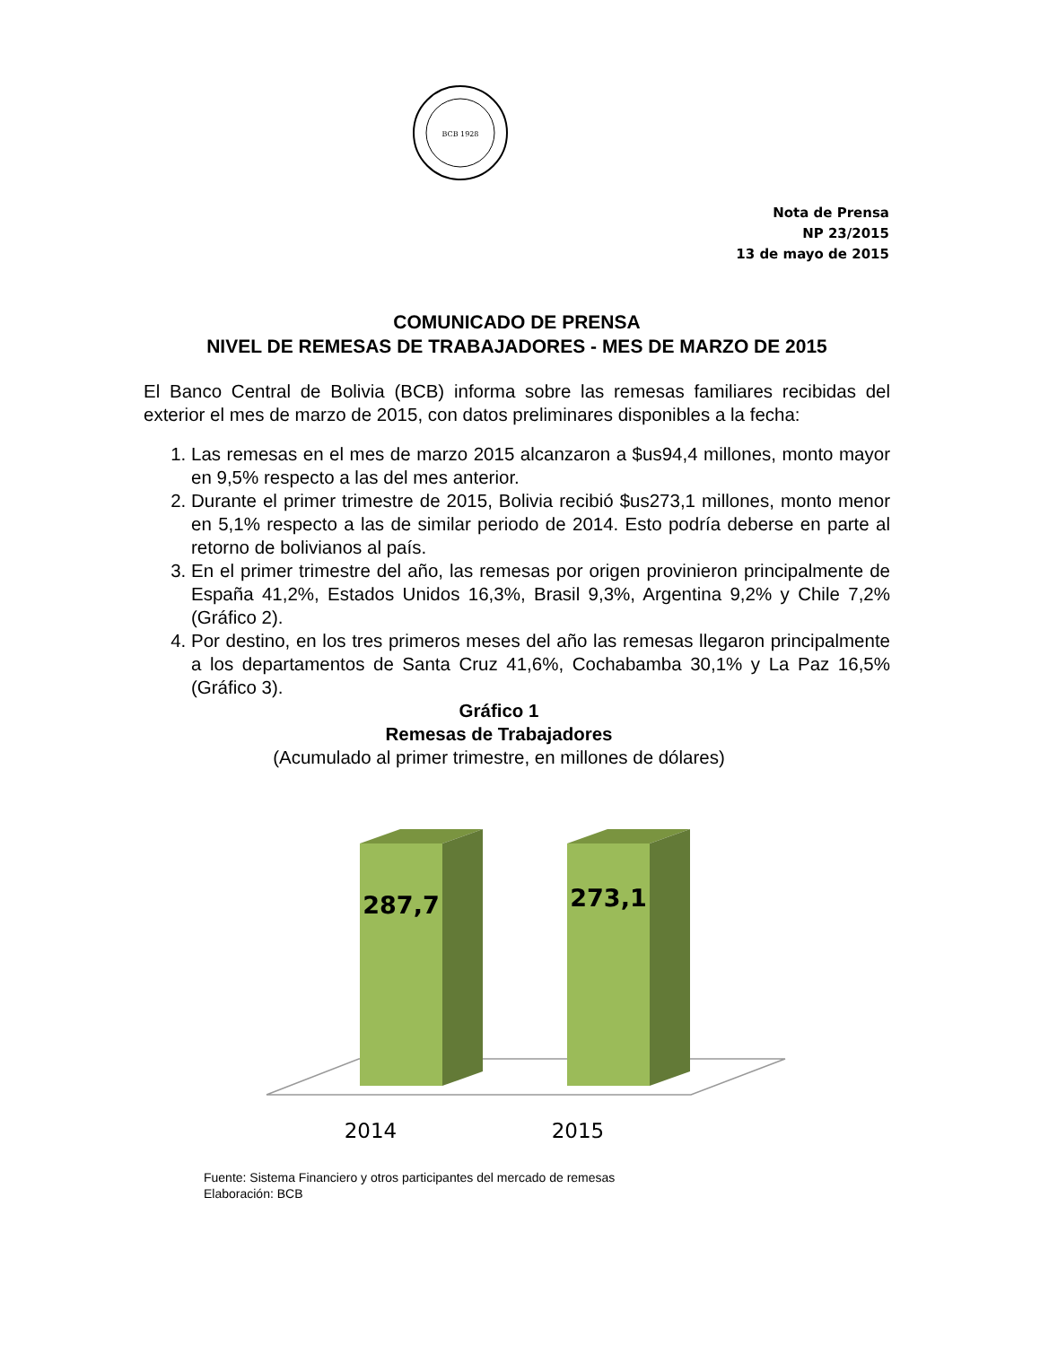BCB 1928
Nota de Prensa
NP 23/2015
13 de mayo de 2015
COMUNICADO DE PRENSA
NIVEL DE REMESAS DE TRABAJADORES - MES DE MARZO DE 2015
El Banco Central de Bolivia (BCB) informa sobre las remesas familiares recibidas del exterior el mes de marzo de 2015, con datos preliminares disponibles a la fecha:
1. Las remesas en el mes de marzo 2015 alcanzaron a $us94,4 millones, monto mayor en 9,5% respecto a las del mes anterior.
2. Durante el primer trimestre de 2015, Bolivia recibió $us273,1 millones, monto menor en 5,1% respecto a las de similar periodo de 2014. Esto podría deberse en parte al retorno de bolivianos al país.
3. En el primer trimestre del año, las remesas por origen provinieron principalmente de España 41,2%, Estados Unidos 16,3%, Brasil 9,3%, Argentina 9,2% y Chile 7,2% (Gráfico 2).
4. Por destino, en los tres primeros meses del año las remesas llegaron principalmente a los departamentos de Santa Cruz 41,6%, Cochabamba 30,1% y La Paz 16,5% (Gráfico 3).
Gráfico 1
Remesas de Trabajadores
(Acumulado al primer trimestre, en millones de dólares)
287,7
273,1
2014
2015
Fuente: Sistema Financiero y otros participantes del mercado de remesas
Elaboración: BCB